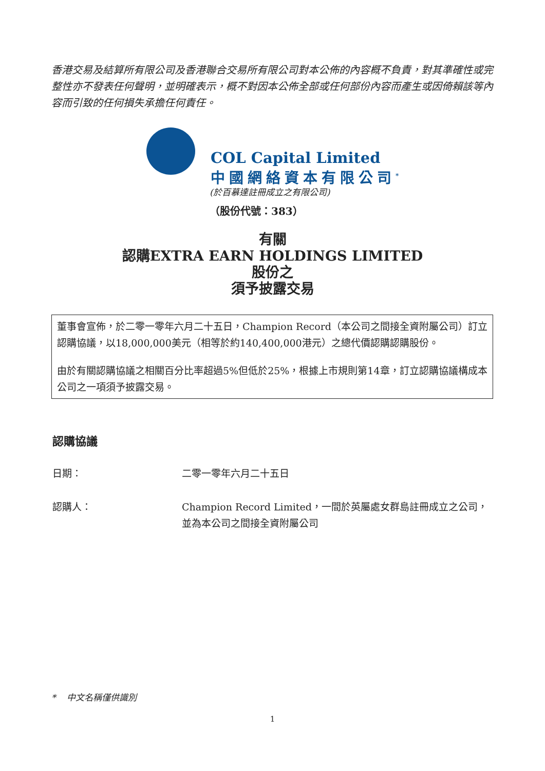香港交易及結算所有限公司及香港聯合交易所有限公司對本公佈的內容概不負責，對其準確性或完整性亦不發表任何聲明，並明確表示，概不對因本公佈全部或任何部份內容而產生或因倚賴該等內容而引致的任何損失承擔任何責任。
COL Capital Limited
中國網絡資本有限公司<sup>*</sup>
(於百慕達註冊成立之有限公司)
（股份代號：383）
有關
認購EXTRA EARN HOLDINGS LIMITED
股份之
須予披露交易
董事會宣佈，於二零一零年六月二十五日，Champion Record（本公司之間接全資附屬公司）訂立認購協議，以18,000,000美元（相等於約140,400,000港元）之總代價認購認購股份。
由於有關認購協議之相關百分比率超過5%但低於25%，根據上市規則第14章，訂立認購協議構成本公司之一項須予披露交易。
認購協議
日期： 二零一零年六月二十五日
認購人： Champion Record Limited，一間於英屬處女群島註冊成立之公司，並為本公司之間接全資附屬公司
* 中文名稱僅供識別
1